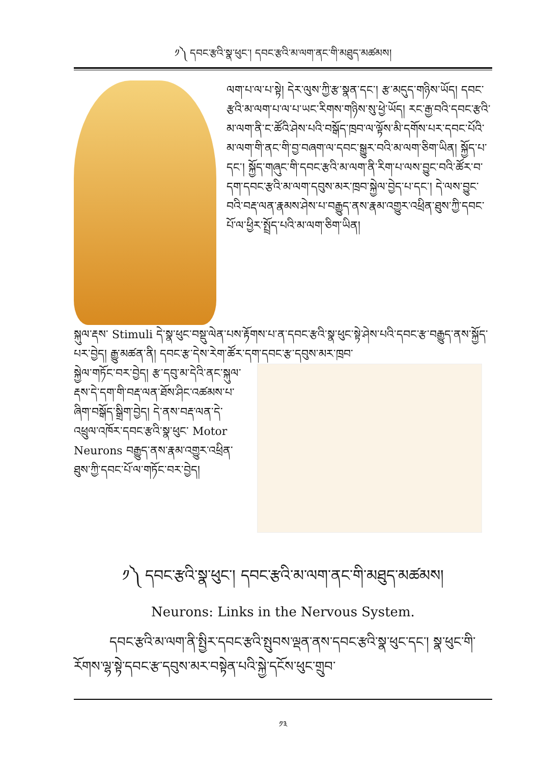༡༽ དབང་རྩའི་སྣ་ཕུང་། དབང་རྩའི་མ་ལག་ནང་གི་མཐུད་མཚམས།
ལག་པ་ལ་པ་སྟེ། དེར་ལུས་ཀྱི་རྩ་སྣན་དང་། རྩ་མདུད་གཉིས་ཡོད། དབང་རྩའི་མ་ལག་པ་ལ་པ་ཡང་རིགས་གཉིས་སུ་ཕྱེ་ཡོད། རང་རྒྱ་བའི་དབང་རྩའི་མ་ལག་ནི་ང་ཚོའི་ཤེས་པའི་བསྒོད་ཁྲབ་ལ་ལྟོས་མི་དགོས་པར་དབང་པོའི་མ་ལག་གི་ནང་གི་བྱ་བཞག་ལ་དབང་སྒྱུར་བའི་མ་ལག་ཅིག་ཡིན། སྐྱོད་པ་དང་། སྐྱོད་གཞུང་གི་དབང་རྩའི་མ་ལག་ནི་རིག་པ་ལས་བྱུང་བའི་ཚོར་བ་དག་དབང་རྩའི་མ་ལག་དབུས་མར་ཁྲབ་སྐྱེལ་བྱེད་པ་དང་། དེ་ལས་བྱུང་བའི་བརྡ་ལན་རྣམས་ཤེས་པ་བརྒྱུད་ནས་རྣམ་འགྱུར་འཕྲིན་ཐུས་ཀྱི་དབང་པོ་ལ་ཕྱིར་སྤྲོད་པའི་མ་ལག་ཅིག་ཡིན།
སྐུལ་རྡས་ Stimuli དེ་སྣ་ཕུང་བསྡུ་ལེན་པས་རྟོགས་པ་ན་དབང་རྩའི་སྣ་ཕུང་སྟེ་ཤེས་པའི་དབང་རྩ་བརྒྱུད་ནས་སྐྱོད་པར་བྱེད། རྒྱུ་མཚན་ནི། དབང་རྩ་དེས་རེག་ཚོར་དག་དབང་རྩ་དབུས་མར་ཁྲབ་
སྐྱེལ་གཏོང་བར་བྱེད། རྩ་དབུ་མ་དེའི་ནང་སྐུལ་རྡས་དེ་དག་གི་བརྡ་ལན་ཐོས་ཤིང་འཚམས་པ་ཞིག་བསྒོད་སྒྲིག་བྱེད། དེ་ནས་བརྡ་ལན་དེ་འཕྲུལ་འཁོར་དབང་རྩའི་སྣ་ཕུང་ Motor Neurons བརྒྱུད་ནས་རྣམ་འགྱུར་འཕྲིན་ཐུས་ཀྱི་དབང་པོ་ལ་གཏོང་བར་བྱེད།
༡༽ དབང་རྩའི་སྣ་ཕུང་། དབང་རྩའི་མ་ལག་ནང་གི་མཐུད་མཚམས།
Neurons: Links in the Nervous System.
དབང་རྩའི་མ་ལག་ནི་སྤྱིར་དབང་རྩའི་སྤུབས་ལྡན་ནས་དབང་རྩའི་སྣ་ཕུང་དང་། སྣ་ཕུང་གི་རོགས་ལྷ་སྟེ་དབང་རྩ་དབུས་མར་བསྟེན་པའི་སྐྱེ་དངོས་ཕུང་གྲུབ་
༡༣